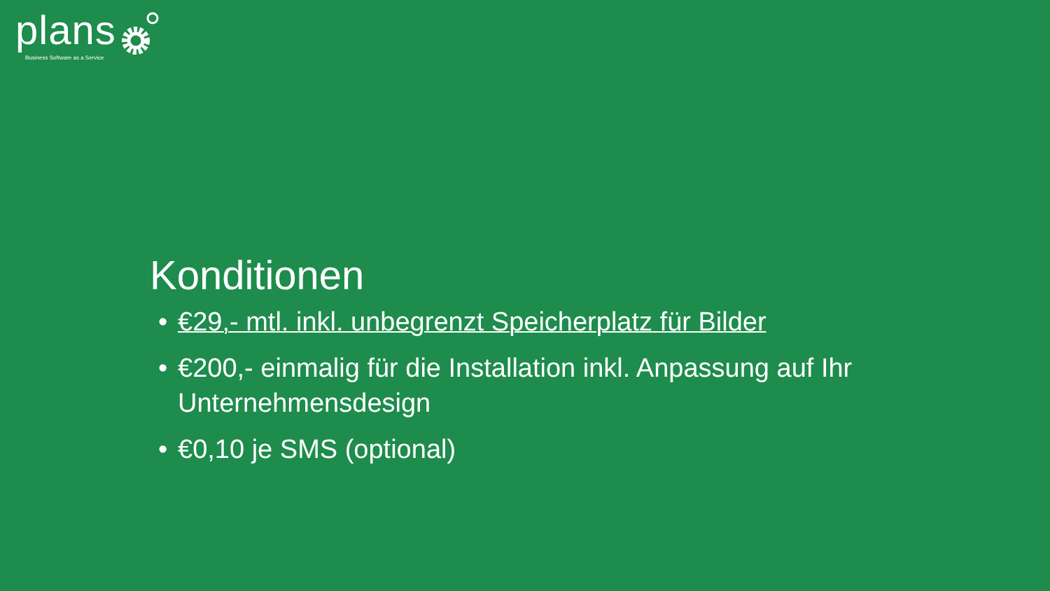plans
Business Software as a Service
Konditionen
• €29,- mtl. inkl. unbegrenzt Speicherplatz für Bilder
• €200,- einmalig für die Installation inkl. Anpassung auf Ihr Unternehmensdesign
• €0,10 je SMS (optional)